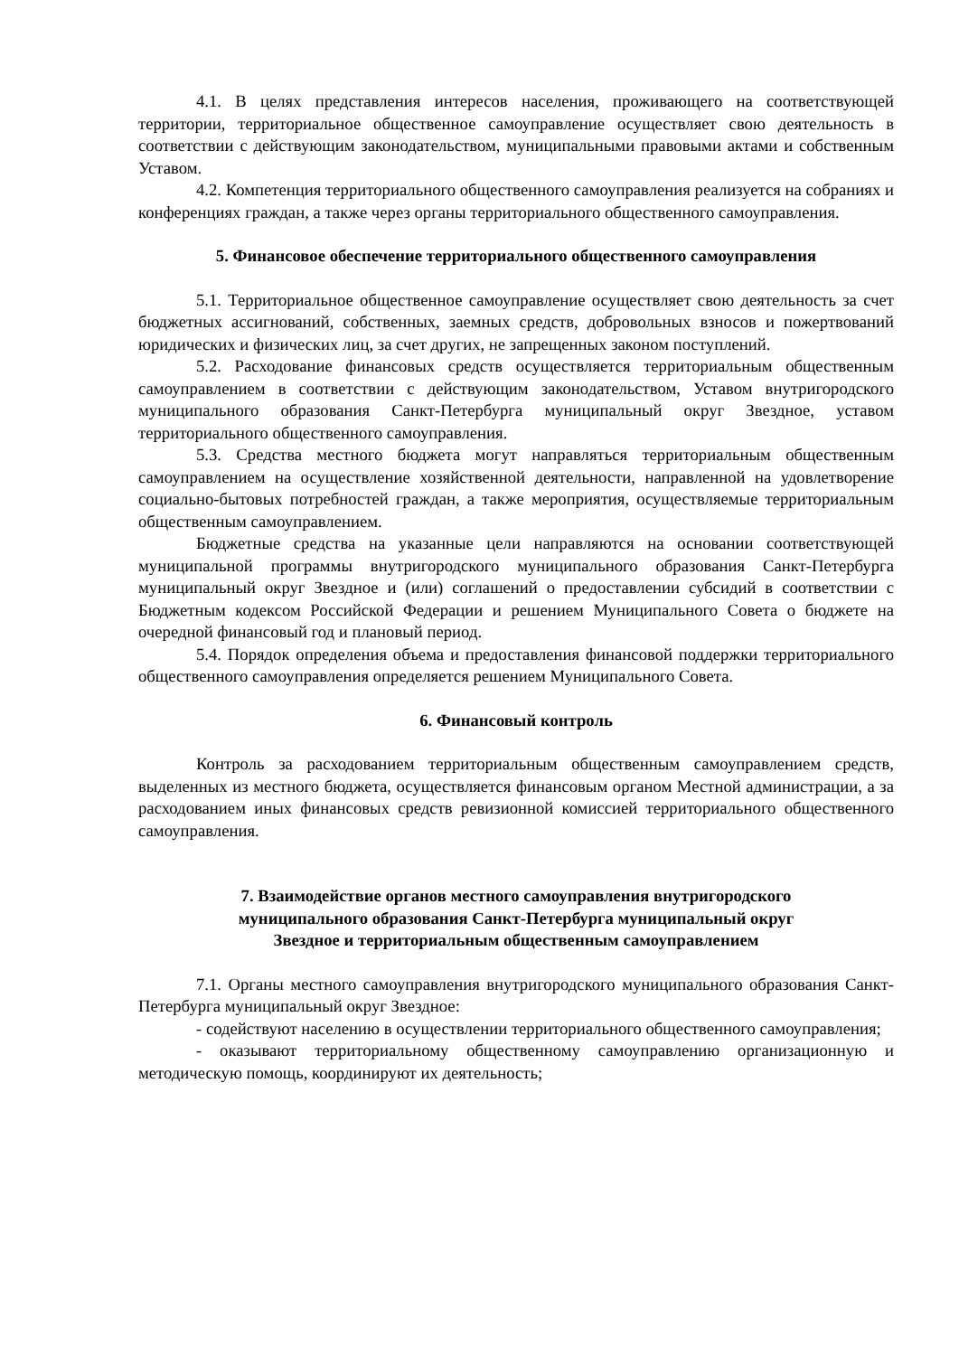4.1. В целях представления интересов населения, проживающего на соответствующей территории, территориальное общественное самоуправление осуществляет свою деятельность в соответствии с действующим законодательством, муниципальными правовыми актами и собственным Уставом.
4.2. Компетенция территориального общественного самоуправления реализуется на собраниях и конференциях граждан, а также через органы территориального общественного самоуправления.
5. Финансовое обеспечение территориального общественного самоуправления
5.1. Территориальное общественное самоуправление осуществляет свою деятельность за счет бюджетных ассигнований, собственных, заемных средств, добровольных взносов и пожертвований юридических и физических лиц, за счет других, не запрещенных законом поступлений.
5.2. Расходование финансовых средств осуществляется территориальным общественным самоуправлением в соответствии с действующим законодательством, Уставом внутригородского муниципального образования Санкт-Петербурга муниципальный округ Звездное, уставом территориального общественного самоуправления.
5.3. Средства местного бюджета могут направляться территориальным общественным самоуправлением на осуществление хозяйственной деятельности, направленной на удовлетворение социально-бытовых потребностей граждан, а также мероприятия, осуществляемые территориальным общественным самоуправлением.
Бюджетные средства на указанные цели направляются на основании соответствующей муниципальной программы внутригородского муниципального образования Санкт-Петербурга муниципальный округ Звездное и (или) соглашений о предоставлении субсидий в соответствии с Бюджетным кодексом Российской Федерации и решением Муниципального Совета о бюджете на очередной финансовый год и плановый период.
5.4. Порядок определения объема и предоставления финансовой поддержки территориального общественного самоуправления определяется решением Муниципального Совета.
6. Финансовый контроль
Контроль за расходованием территориальным общественным самоуправлением средств, выделенных из местного бюджета, осуществляется финансовым органом Местной администрации, а за расходованием иных финансовых средств ревизионной комиссией территориального общественного самоуправления.
7. Взаимодействие органов местного самоуправления внутригородского
муниципального образования Санкт-Петербурга муниципальный округ
Звездное и территориальным общественным самоуправлением
7.1. Органы местного самоуправления внутригородского муниципального образования Санкт-Петербурга муниципальный округ Звездное:
- содействуют населению в осуществлении территориального общественного самоуправления;
- оказывают территориальному общественному самоуправлению организационную и методическую помощь, координируют их деятельность;